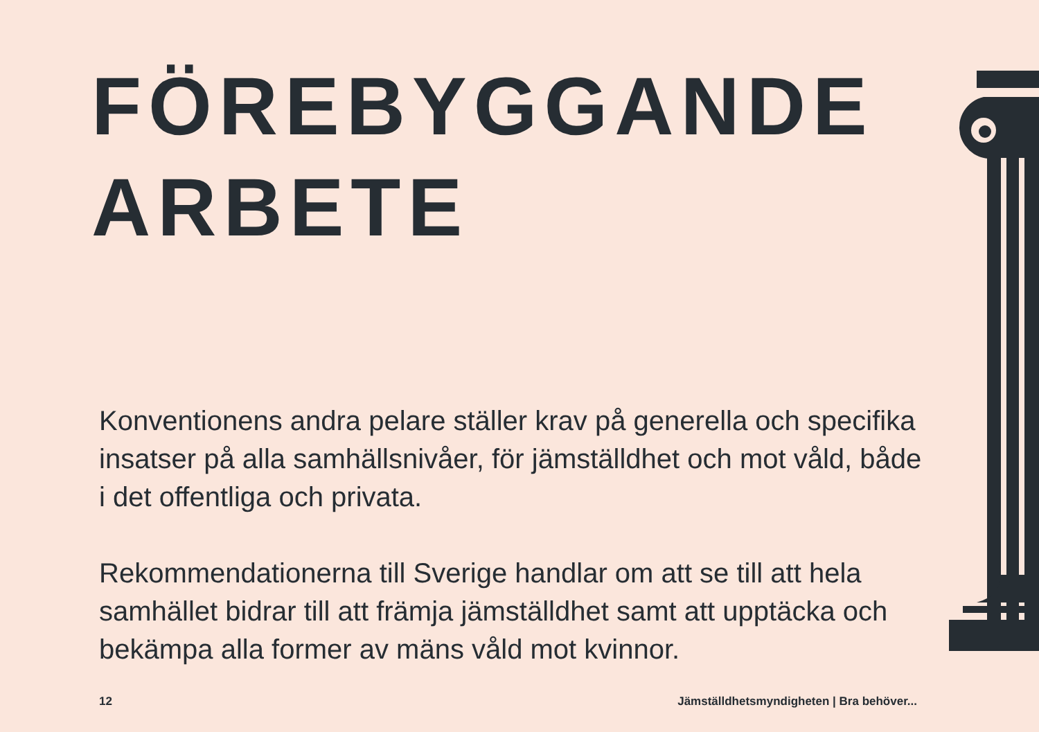FÖREBYGGANDE
ARBETE
Konventionens andra pelare ställer krav på generella och specifika insatser på alla samhällsnivåer, för jämställdhet och mot våld, både i det offentliga och privata.
Rekommendationerna till Sverige handlar om att se till att hela samhället bidrar till att främja jämställdhet samt att upptäcka och bekämpa alla former av mäns våld mot kvinnor.
12 Jämställdhetsmyndigheten | Bra behöver...